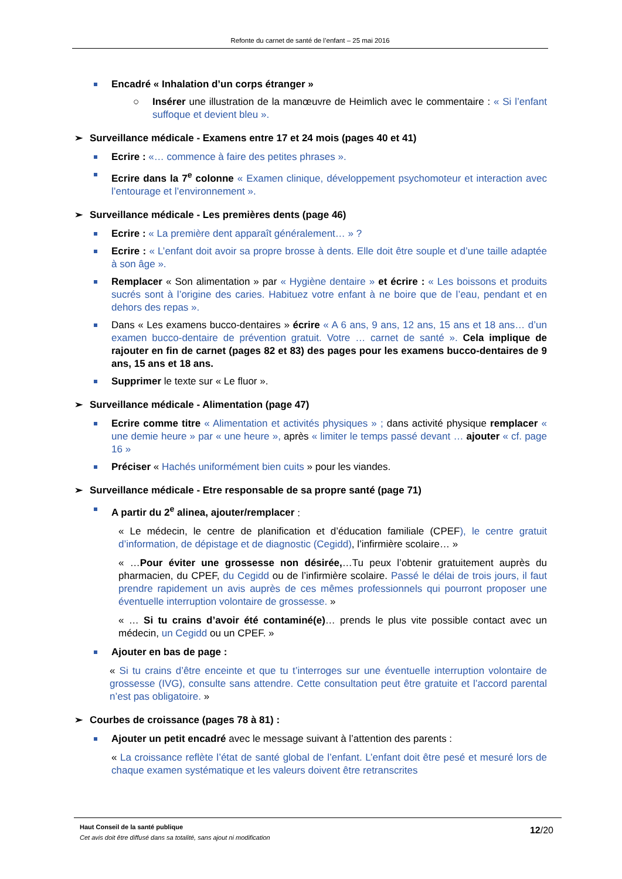Refonte du carnet de santé de l’enfant – 25 mai 2016
Encadré « Inhalation d’un corps étranger »
○ Insérer une illustration de la manœuvre de Heimlich avec le commentaire : « Si l’enfant suffoque et devient bleu ».
➢ Surveillance médicale - Examens entre 17 et 24 mois (pages 40 et 41)
Ecrire : «… commence à faire des petites phrases ».
Ecrire dans la 7<sup>e</sup> colonne « Examen clinique, développement psychomoteur et interaction avec l’entourage et l’environnement ».
➢ Surveillance médicale - Les premières dents (page 46)
Ecrire : « La première dent apparaît généralement… » ?
Ecrire : « L’enfant doit avoir sa propre brosse à dents. Elle doit être souple et d’une taille adaptée à son âge ».
Remplacer « Son alimentation » par « Hygiène dentaire » et écrire : « Les boissons et produits sucrés sont à l’origine des caries. Habituez votre enfant à ne boire que de l’eau, pendant et en dehors des repas ».
Dans « Les examens bucco-dentaires » écrire « A 6 ans, 9 ans, 12 ans, 15 ans et 18 ans… d’un examen bucco-dentaire de prévention gratuit. Votre … carnet de santé ». Cela implique de rajouter en fin de carnet (pages 82 et 83) des pages pour les examens bucco-dentaires de 9 ans, 15 ans et 18 ans.
Supprimer le texte sur « Le fluor ».
➢ Surveillance médicale - Alimentation (page 47)
Ecrire comme titre « Alimentation et activités physiques » ; dans activité physique remplacer « une demie heure » par « une heure », après « limiter le temps passé devant … ajouter « cf. page 16 »
Préciser « Hachés uniformément bien cuits » pour les viandes.
➢ Surveillance médicale - Etre responsable de sa propre santé (page 71)
A partir du 2<sup>e</sup> alinea, ajouter/remplacer :
« Le médecin, le centre de planification et d’éducation familiale (CPEF), le centre gratuit d’information, de dépistage et de diagnostic (Cegidd), l’infirmière scolaire… »
« …Pour éviter une grossesse non désirée,…Tu peux l’obtenir gratuitement auprès du pharmacien, du CPEF, du Cegidd ou de l’infirmière scolaire. Passé le délai de trois jours, il faut prendre rapidement un avis auprès de ces mêmes professionnels qui pourront proposer une éventuelle interruption volontaire de grossesse. »
« … Si tu crains d’avoir été contaminé(e)… prends le plus vite possible contact avec un médecin, un Cegidd ou un CPEF. »
Ajouter en bas de page :
« Si tu crains d’être enceinte et que tu t’interroges sur une éventuelle interruption volontaire de grossesse (IVG), consulte sans attendre. Cette consultation peut être gratuite et l’accord parental n’est pas obligatoire. »
➢ Courbes de croissance (pages 78 à 81) :
Ajouter un petit encadré avec le message suivant à l’attention des parents :
« La croissance reflète l’état de santé global de l’enfant. L’enfant doit être pesé et mesuré lors de chaque examen systématique et les valeurs doivent être retranscrites
Haut Conseil de la santé publique
Cet avis doit être diffusé dans sa totalité, sans ajout ni modification
12/20